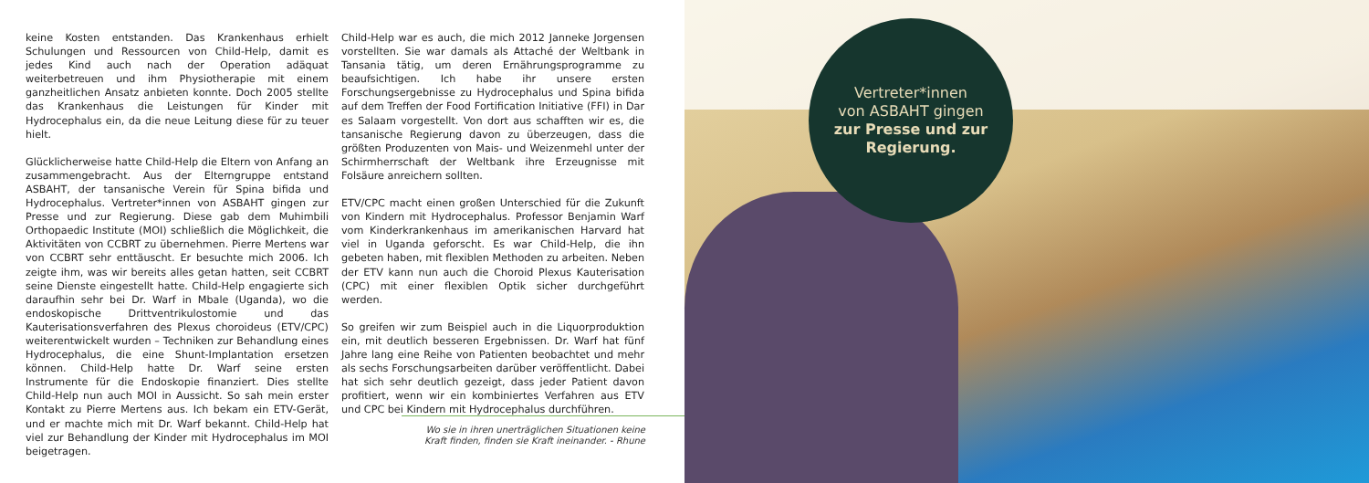keine Kosten entstanden. Das Krankenhaus erhielt Schulungen und Ressourcen von Child-Help, damit es jedes Kind auch nach der Operation adäquat weiterbetreuen und ihm Physiotherapie mit einem ganzheitlichen Ansatz anbieten konnte. Doch 2005 stellte das Krankenhaus die Leistungen für Kinder mit Hydrocephalus ein, da die neue Leitung diese für zu teuer hielt.
Glücklicherweise hatte Child-Help die Eltern von Anfang an zusammengebracht. Aus der Elterngruppe entstand ASBAHT, der tansanische Verein für Spina bifida und Hydrocephalus. Vertreter*innen von ASBAHT gingen zur Presse und zur Regierung. Diese gab dem Muhimbili Orthopaedic Institute (MOI) schließlich die Möglichkeit, die Aktivitäten von CCBRT zu übernehmen. Pierre Mertens war von CCBRT sehr enttäuscht. Er besuchte mich 2006. Ich zeigte ihm, was wir bereits alles getan hatten, seit CCBRT seine Dienste eingestellt hatte. Child-Help engagierte sich daraufhin sehr bei Dr. Warf in Mbale (Uganda), wo die endoskopische Drittventrikulostomie und das Kauterisationsverfahren des Plexus choroideus (ETV/CPC) weiterentwickelt wurden – Techniken zur Behandlung eines Hydrocephalus, die eine Shunt-Implantation ersetzen können. Child-Help hatte Dr. Warf seine ersten Instrumente für die Endoskopie finanziert. Dies stellte Child-Help nun auch MOI in Aussicht. So sah mein erster Kontakt zu Pierre Mertens aus. Ich bekam ein ETV-Gerät, und er machte mich mit Dr. Warf bekannt. Child-Help hat viel zur Behandlung der Kinder mit Hydrocephalus im MOI beigetragen.
Child-Help war es auch, die mich 2012 Janneke Jorgensen vorstellten. Sie war damals als Attaché der Weltbank in Tansania tätig, um deren Ernährungsprogramme zu beaufsichtigen. Ich habe ihr unsere ersten Forschungsergebnisse zu Hydrocephalus und Spina bifida auf dem Treffen der Food Fortification Initiative (FFI) in Dar es Salaam vorgestellt. Von dort aus schafften wir es, die tansanische Regierung davon zu überzeugen, dass die größten Produzenten von Mais- und Weizenmehl unter der Schirmherrschaft der Weltbank ihre Erzeugnisse mit Folsäure anreichern sollten.
ETV/CPC macht einen großen Unterschied für die Zukunft von Kindern mit Hydrocephalus. Professor Benjamin Warf vom Kinderkrankenhaus im amerikanischen Harvard hat viel in Uganda geforscht. Es war Child-Help, die ihn gebeten haben, mit flexiblen Methoden zu arbeiten. Neben der ETV kann nun auch die Choroid Plexus Kauterisation (CPC) mit einer flexiblen Optik sicher durchgeführt werden.
So greifen wir zum Beispiel auch in die Liquorproduktion ein, mit deutlich besseren Ergebnissen. Dr. Warf hat fünf Jahre lang eine Reihe von Patienten beobachtet und mehr als sechs Forschungsarbeiten darüber veröffentlicht. Dabei hat sich sehr deutlich gezeigt, dass jeder Patient davon profitiert, wenn wir ein kombiniertes Verfahren aus ETV und CPC bei Kindern mit Hydrocephalus durchführen.
Wo sie in ihren unerträglichen Situationen keine Kraft finden, finden sie Kraft ineinander. - Rhune
Vertreter*innen
von ASBAHT gingen
zur Presse und zur
Regierung.